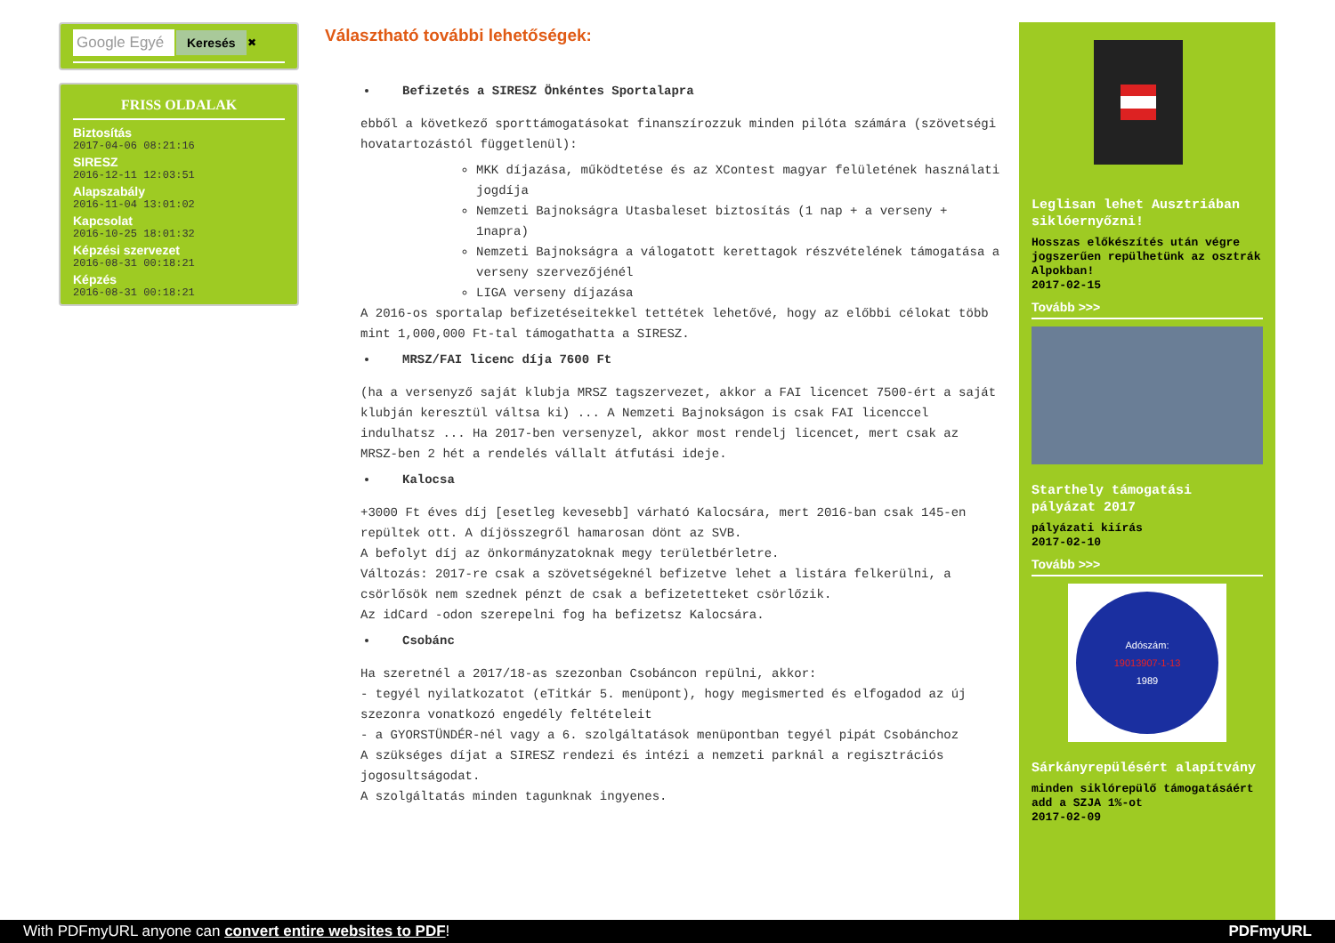Google Egyé
Keresés
✖
FRISS OLDALAK
Biztosítás
2017-04-06 08:21:16
SIRESZ
2016-12-11 12:03:51
Alapszabály
2016-11-04 13:01:02
Kapcsolat
2016-10-25 18:01:32
Képzési szervezet
2016-08-31 00:18:21
Képzés
2016-08-31 00:18:21
Választható további lehetőségek:
Befizetés a SIRESZ Önkéntes Sportalapra
ebből a következő sporttámogatásokat finanszírozzuk minden pilóta számára (szövetségi hovatartozástól függetlenül):
MKK díjazása, működtetése és az XContest magyar felületének használati jogdíja
Nemzeti Bajnokságra Utasbaleset biztosítás (1 nap + a verseny + 1napra)
Nemzeti Bajnokságra a válogatott kerettagok részvételének támogatása a verseny szervezőjénél
LIGA verseny díjazása
A 2016-os sportalap befizetéseitekkel tettétek lehetővé, hogy az előbbi célokat több mint 1,000,000 Ft-tal támogathatta a SIRESZ.
MRSZ/FAI licenc díja 7600 Ft
(ha a versenyző saját klubja MRSZ tagszervezet, akkor a FAI licencet 7500-ért a saját klubján keresztül váltsa ki) ... A Nemzeti Bajnokságon is csak FAI licenccel indulhatsz ... Ha 2017-ben versenyzel, akkor most rendelj licencet, mert csak az MRSZ-ben 2 hét a rendelés vállalt átfutási ideje.
Kalocsa
+3000 Ft éves díj [esetleg kevesebb] várható Kalocsára, mert 2016-ban csak 145-en repültek ott. A díjösszegről hamarosan dönt az SVB.
A befolyt díj az önkormányzatoknak megy területbérletre.
Változás: 2017-re csak a szövetségeknél befizetve lehet a listára felkerülni, a csörlősök nem szednek pénzt de csak a befizetetteket csörlőzik.
Az idCard -odon szerepelni fog ha befizetsz Kalocsára.
Csobánc
Ha szeretnél a 2017/18-as szezonban Csobáncon repülni, akkor:
- tegyél nyilatkozatot (eTitkár 5. menüpont), hogy megismerted és elfogadod az új szezonra vonatkozó engedély feltételeit
- a GYORSTÜNDÉR-nél vagy a 6. szolgáltatások menüpontban tegyél pipát Csobánchoz
A szükséges díjat a SIRESZ rendezi és intézi a nemzeti parknál a regisztrációs jogosultságodat.
A szolgáltatás minden tagunknak ingyenes.
Leglisan lehet Ausztriában siklóernyőzni!
Hosszas előkészítés után végre jogszerűen repülhetünk az osztrák Alpokban!
2017-02-15
Tovább >>>
Starthely támogatási pályázat 2017
pályázati kiírás
2017-02-10
Tovább >>>
Adószám:
19013907-1-13
1989
Sárkányrepülésért alapítvány
minden siklórepülő támogatásáért add a SZJA 1%-ot
2017-02-09
With PDFmyURL anyone can convert entire websites to PDF! PDFmyURL